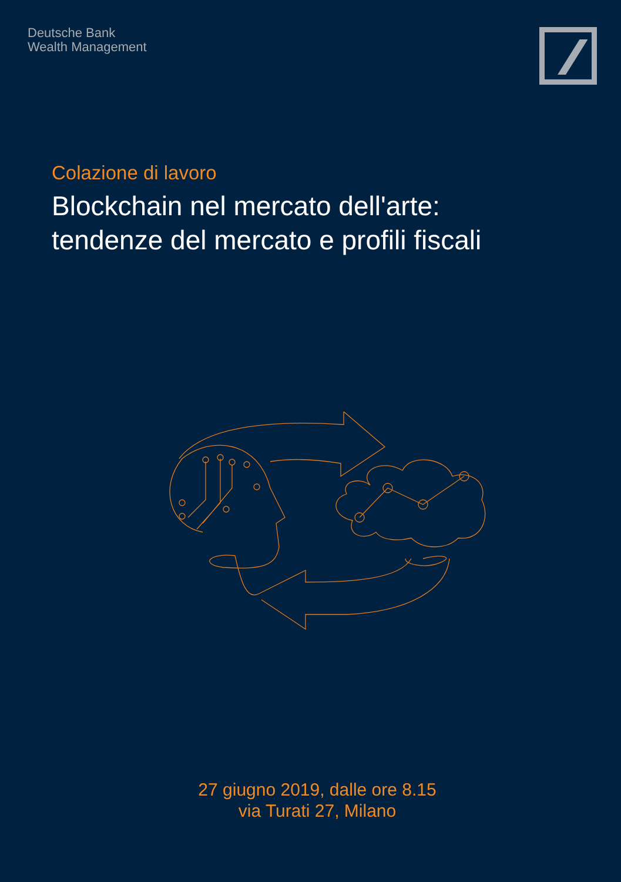Deutsche Bank
Wealth Management
Colazione di lavoro
Blockchain nel mercato dell'arte:
tendenze del mercato e profili fiscali
27 giugno 2019, dalle ore 8.15
via Turati 27, Milano